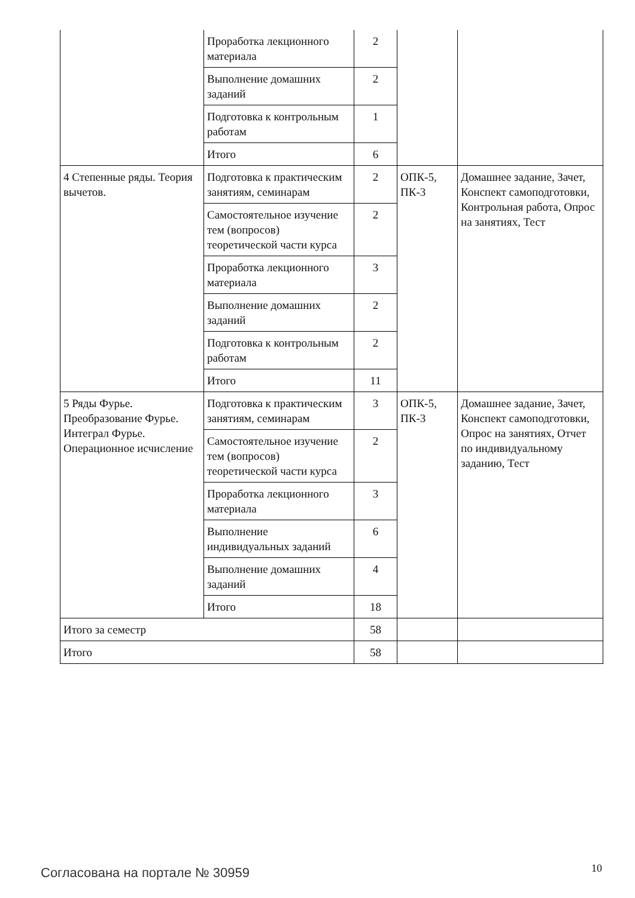| | Проработка лекционного материала | 2 | | |
| | Выполнение домашних заданий | 2 | | |
| | Подготовка к контрольным работам | 1 | | |
| | Итого | 6 | | |
| 4 Степенные ряды. Теория вычетов. | Подготовка к практическим занятиям, семинарам | 2 | ОПК-5, ПК-3 | Домашнее задание, Зачет, Конспект самоподготовки, Контрольная работа, Опрос на занятиях, Тест |
| | Самостоятельное изучение тем (вопросов) теоретической части курса | 2 | | |
| | Проработка лекционного материала | 3 | | |
| | Выполнение домашних заданий | 2 | | |
| | Подготовка к контрольным работам | 2 | | |
| | Итого | 11 | | |
| 5 Ряды Фурье. Преобразование Фурье. Интеграл Фурье. Операционное исчисление | Подготовка к практическим занятиям, семинарам | 3 | ОПК-5, ПК-3 | Домашнее задание, Зачет, Конспект самоподготовки, Опрос на занятиях, Отчет по индивидуальному заданию, Тест |
| | Самостоятельное изучение тем (вопросов) теоретической части курса | 2 | | |
| | Проработка лекционного материала | 3 | | |
| | Выполнение индивидуальных заданий | 6 | | |
| | Выполнение домашних заданий | 4 | | |
| | Итого | 18 | | |
| Итого за семестр | | 58 | | |
| Итого | | 58 | | |
Согласована на портале № 30959 10